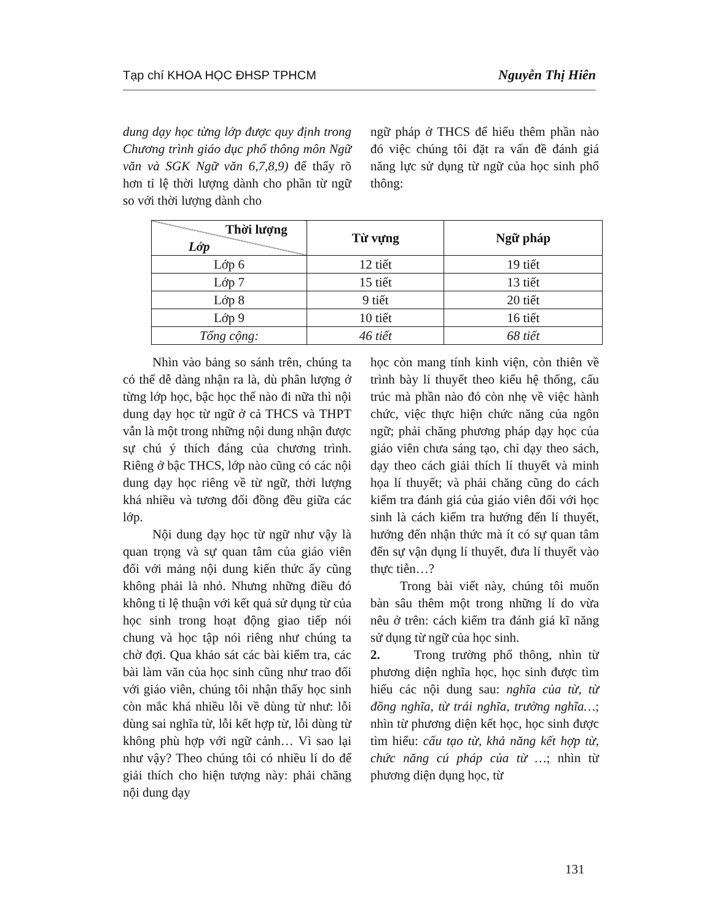Tạp chí KHOA HỌC ĐHSP TPHCM Nguyễn Thị Hiên
dung dạy học từng lớp được quy định trong Chương trình giáo dục phổ thông môn Ngữ văn và SGK Ngữ văn 6,7,8,9) để thấy rõ hơn tỉ lệ thời lượng dành cho phần từ ngữ so với thời lượng dành cho
ngữ pháp ở THCS để hiểu thêm phần nào đó việc chúng tôi đặt ra vấn đề đánh giá năng lực sử dụng từ ngữ của học sinh phổ thông:
| Thời lượng Lớp | Từ vựng | Ngữ pháp |
| --- | --- | --- |
| Lớp 6 | 12 tiết | 19 tiết |
| Lớp 7 | 15 tiết | 13 tiết |
| Lớp 8 | 9 tiết | 20 tiết |
| Lớp 9 | 10 tiết | 16 tiết |
| Tổng cộng: | 46 tiết | 68 tiết |
Nhìn vào bảng so sánh trên, chúng ta có thể dễ dàng nhận ra là, dù phân lượng ở từng lớp học, bậc học thế nào đi nữa thì nội dung dạy học từ ngữ ở cả THCS và THPT vẫn là một trong những nội dung nhận được sự chú ý thích đáng của chương trình. Riêng ở bậc THCS, lớp nào cũng có các nội dung dạy học riêng về từ ngữ, thời lượng khá nhiều và tương đối đồng đều giữa các lớp.
Nội dung dạy học từ ngữ như vậy là quan trọng và sự quan tâm của giáo viên đối với mảng nội dung kiến thức ấy cũng không phải là nhỏ. Nhưng những điều đó không tỉ lệ thuận với kết quả sử dụng từ của học sinh trong hoạt động giao tiếp nói chung và học tập nói riêng như chúng ta chờ đợi. Qua khảo sát các bài kiểm tra, các bài làm văn của học sinh cũng như trao đổi với giáo viên, chúng tôi nhận thấy học sinh còn mắc khá nhiều lỗi về dùng từ như: lỗi dùng sai nghĩa từ, lỗi kết hợp từ, lỗi dùng từ không phù hợp với ngữ cảnh… Vì sao lại như vậy? Theo chúng tôi có nhiều lí do để giải thích cho hiện tượng này: phải chăng nội dung dạy
học còn mang tính kinh viện, còn thiên về trình bày lí thuyết theo kiểu hệ thống, cấu trúc mà phần nào đó còn nhẹ về việc hành chức, việc thực hiện chức năng của ngôn ngữ; phải chăng phương pháp dạy học của giáo viên chưa sáng tạo, chỉ dạy theo sách, dạy theo cách giải thích lí thuyết và minh họa lí thuyết; và phải chăng cũng do cách kiểm tra đánh giá của giáo viên đối với học sinh là cách kiểm tra hướng đến lí thuyết, hướng đến nhận thức mà ít có sự quan tâm đến sự vận dụng lí thuyết, đưa lí thuyết vào thực tiễn…?
Trong bài viết này, chúng tôi muốn bàn sâu thêm một trong những lí do vừa nêu ở trên: cách kiểm tra đánh giá kĩ năng sử dụng từ ngữ của học sinh.
2. Trong trường phổ thông, nhìn từ phương diện nghĩa học, học sinh được tìm hiểu các nội dung sau: nghĩa của từ, từ đồng nghĩa, từ trái nghĩa, trường nghĩa…; nhìn từ phương diện kết học, học sinh được tìm hiểu: cấu tạo từ, khả năng kết hợp từ, chức năng cú pháp của từ …; nhìn từ phương diện dụng học, từ
131